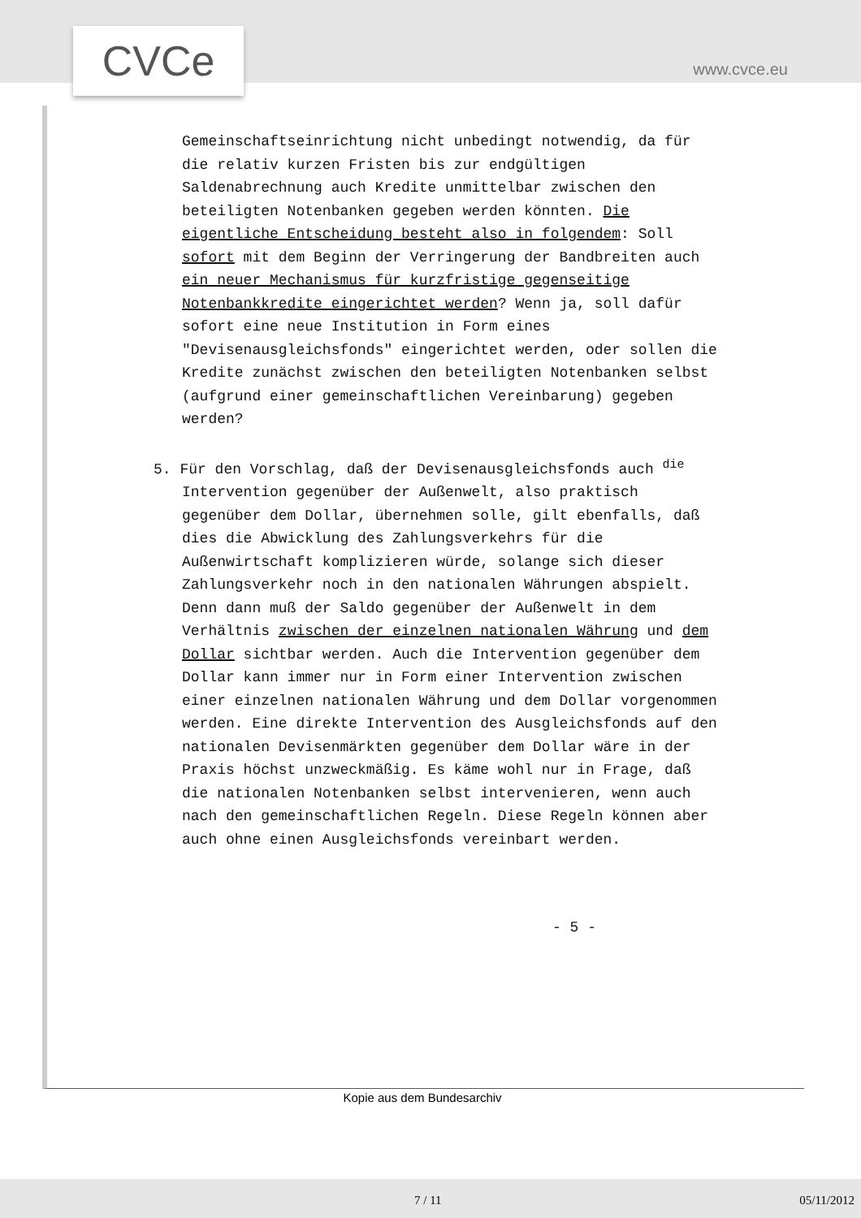CVCe www.cvce.eu
Gemeinschaftseinrichtung nicht unbedingt notwendig, da für die relativ kurzen Fristen bis zur endgültigen Saldenabrechnung auch Kredite unmittelbar zwischen den beteiligten Notenbanken gegeben werden könnten. Die eigentliche Entscheidung besteht also in folgendem: Soll sofort mit dem Beginn der Verringerung der Bandbreiten auch ein neuer Mechanismus für kurzfristige gegenseitige Notenbankkredite eingerichtet werden? Wenn ja, soll dafür sofort eine neue Institution in Form eines "Devisenausgleichsfonds" eingerichtet werden, oder sollen die Kredite zunächst zwischen den beteiligten Notenbanken selbst (aufgrund einer gemeinschaftlichen Vereinbarung) gegeben werden?
5. Für den Vorschlag, daß der Devisenausgleichsfonds auch <sup>die</sup> Intervention gegenüber der Außenwelt, also praktisch gegenüber dem Dollar, übernehmen solle, gilt ebenfalls, daß dies die Abwicklung des Zahlungsverkehrs für die Außenwirtschaft komplizieren würde, solange sich dieser Zahlungsverkehr noch in den nationalen Währungen abspielt. Denn dann muß der Saldo gegenüber der Außenwelt in dem Verhältnis zwischen der einzelnen nationalen Währung und dem Dollar sichtbar werden. Auch die Intervention gegenüber dem Dollar kann immer nur in Form einer Intervention zwischen einer einzelnen nationalen Währung und dem Dollar vorgenommen werden. Eine direkte Intervention des Ausgleichsfonds auf den nationalen Devisenmärkten gegenüber dem Dollar wäre in der Praxis höchst unzweckmäßig. Es käme wohl nur in Frage, daß die nationalen Notenbanken selbst intervenieren, wenn auch nach den gemeinschaftlichen Regeln. Diese Regeln können aber auch ohne einen Ausgleichsfonds vereinbart werden.
- 5 -
Kopie aus dem Bundesarchiv
7 / 11 05/11/2012